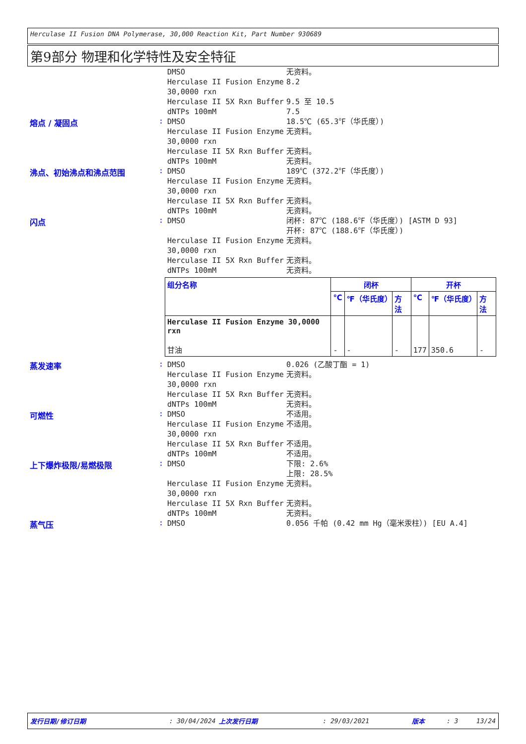Herculase II Fusion DNA Polymerase, 30,000 Reaction Kit, Part Number 930689
第9部分 物理和化学特性及安全特征
DMSO 无资料。
Herculase II Fusion Enzyme 30,0000 rxn
8.2
Herculase II 5X Rxn Buffer 9.5 至 10.5
dNTPs 100mM 7.5
熔点 / 凝固点 :
DMSO 18.5℃ (65.3℉（华氏度）)
Herculase II Fusion Enzyme 30,0000 rxn
无资料。
Herculase II 5X Rxn Buffer 无资料。
dNTPs 100mM 无资料。
沸点、初始沸点和沸点范围 :
DMSO 189℃ (372.2℉（华氏度）)
Herculase II Fusion Enzyme 30,0000 rxn
无资料。
Herculase II 5X Rxn Buffer 无资料。
dNTPs 100mM 无资料。
闪点 :
DMSO 闭杯: 87℃ (188.6℉（华氏度）) [ASTM D 93]
开杯: 87℃ (188.6℉（华氏度）)
Herculase II Fusion Enzyme 30,0000 rxn
无资料。
Herculase II 5X Rxn Buffer 无资料。
dNTPs 100mM 无资料。
| 组分名称 | 闭杯 | | | 开杯 | | |
| --- | --- | --- | --- | --- | --- | --- |
| | ℃ | ℉（华氏度） | 方法 | ℃ | ℉（华氏度） | 方法 |
| Herculase II Fusion Enzyme 30,0000 rxn 甘油 | - | - | - | 177 | 350.6 | - |
蒸发速率 :
DMSO 0.026 (乙酸丁酯 = 1)
Herculase II Fusion Enzyme 30,0000 rxn
无资料。
Herculase II 5X Rxn Buffer 无资料。
dNTPs 100mM 无资料。
可燃性 :
DMSO 不适用。
Herculase II Fusion Enzyme 30,0000 rxn
不适用。
Herculase II 5X Rxn Buffer 不适用。
dNTPs 100mM 不适用。
上下爆炸极限/易燃极限 :
DMSO 下限: 2.6%
上限: 28.5%
Herculase II Fusion Enzyme 30,0000 rxn
无资料。
Herculase II 5X Rxn Buffer 无资料。
dNTPs 100mM 无资料。
蒸气压 :
DMSO 0.056 千帕 (0.42 mm Hg（毫米汞柱）) [EU A.4]
发行日期/修订日期: 30/04/2024 上次发行日期: 29/03/2021 版本: 3 13/24